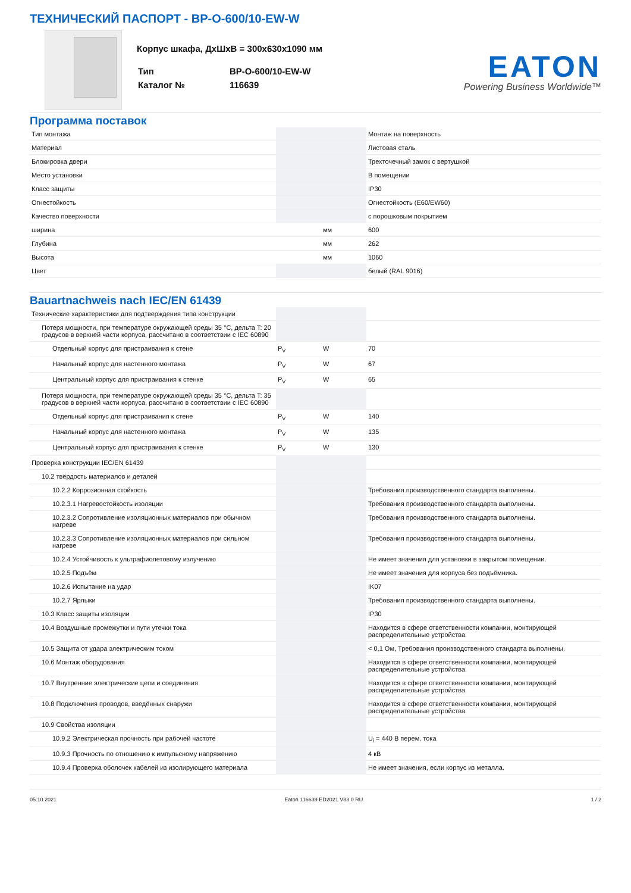ТЕХНИЧЕСКИЙ ПАСПОРТ - BP-O-600/10-EW-W
Корпус шкафа, ДхШхВ = 300x630x1090 мм
| Тип | BP-O-600/10-EW-W |
| Каталог № | 116639 |
EATON
Powering Business Worldwide™
Программа поставок
| Тип монтажа | | | Монтаж на поверхность |
| Материал | | | Листовая сталь |
| Блокировка двери | | | Трехточечный замок с вертушкой |
| Место установки | | | В помещении |
| Класс защиты | | | IP30 |
| Огнестойкость | | | Огнестойкость (E60/EW60) |
| Качество поверхности | | | с порошковым покрытием |
| ширина | | мм | 600 |
| Глубина | | мм | 262 |
| Высота | | мм | 1060 |
| Цвет | | | белый (RAL 9016) |
Bauartnachweis nach IEC/EN 61439
| Технические характеристики для подтверждения типа конструкции | | | |
| Потеря мощности, при температуре окружающей среды 35 °C, дельта T: 20 градусов в верхней части корпуса, рассчитано в соответствии с IEC 60890 | | | |
| Отдельный корпус для пристраивания к стене | P<sub>V</sub> | W | 70 |
| Начальный корпус для настенного монтажа | P<sub>V</sub> | W | 67 |
| Центральный корпус для пристраивания к стенке | P<sub>V</sub> | W | 65 |
| Потеря мощности, при температуре окружающей среды 35 °C, дельта T: 35 градусов в верхней части корпуса, рассчитано в соответствии с IEC 60890 | | | |
| Отдельный корпус для пристраивания к стене | P<sub>V</sub> | W | 140 |
| Начальный корпус для настенного монтажа | P<sub>V</sub> | W | 135 |
| Центральный корпус для пристраивания к стенке | P<sub>V</sub> | W | 130 |
| Проверка конструкции IEC/EN 61439 | | | |
| 10.2 твёрдость материалов и деталей | | | |
| 10.2.2 Коррозионная стойкость | | | Требования производственного стандарта выполнены. |
| 10.2.3.1 Нагревостойкость изоляции | | | Требования производственного стандарта выполнены. |
| 10.2.3.2 Сопротивление изоляционных материалов при обычном нагреве | | | Требования производственного стандарта выполнены. |
| 10.2.3.3 Сопротивление изоляционных материалов при сильном нагреве | | | Требования производственного стандарта выполнены. |
| 10.2.4 Устойчивость к ультрафиолетовому излучению | | | Не имеет значения для установки в закрытом помещении. |
| 10.2.5 Подъём | | | Не имеет значения для корпуса без подъёмника. |
| 10.2.6 Испытание на удар | | | IK07 |
| 10.2.7 Ярлыки | | | Требования производственного стандарта выполнены. |
| 10.3 Класс защиты изоляции | | | IP30 |
| 10.4 Воздушные промежутки и пути утечки тока | | | Находится в сфере ответственности компании, монтирующей распределительные устройства. |
| 10.5 Защита от удара электрическим током | | | < 0,1 Ом, Требования производственного стандарта выполнены. |
| 10.6 Монтаж оборудования | | | Находится в сфере ответственности компании, монтирующей распределительные устройства. |
| 10.7 Внутренние электрические цепи и соединения | | | Находится в сфере ответственности компании, монтирующей распределительные устройства. |
| 10.8 Подключения проводов, введённых снаружи | | | Находится в сфере ответственности компании, монтирующей распределительные устройства. |
| 10.9 Свойства изоляции | | | |
| 10.9.2 Электрическая прочность при рабочей частоте | | | U<sub>i</sub> = 440 В перем. тока |
| 10.9.3 Прочность по отношению к импульсному напряжению | | | 4 кВ |
| 10.9.4 Проверка оболочек кабелей из изолирующего материала | | | Не имеет значения, если корпус из металла. |
05.10.2021 Eaton 116639 ED2021 V83.0 RU 1 / 2